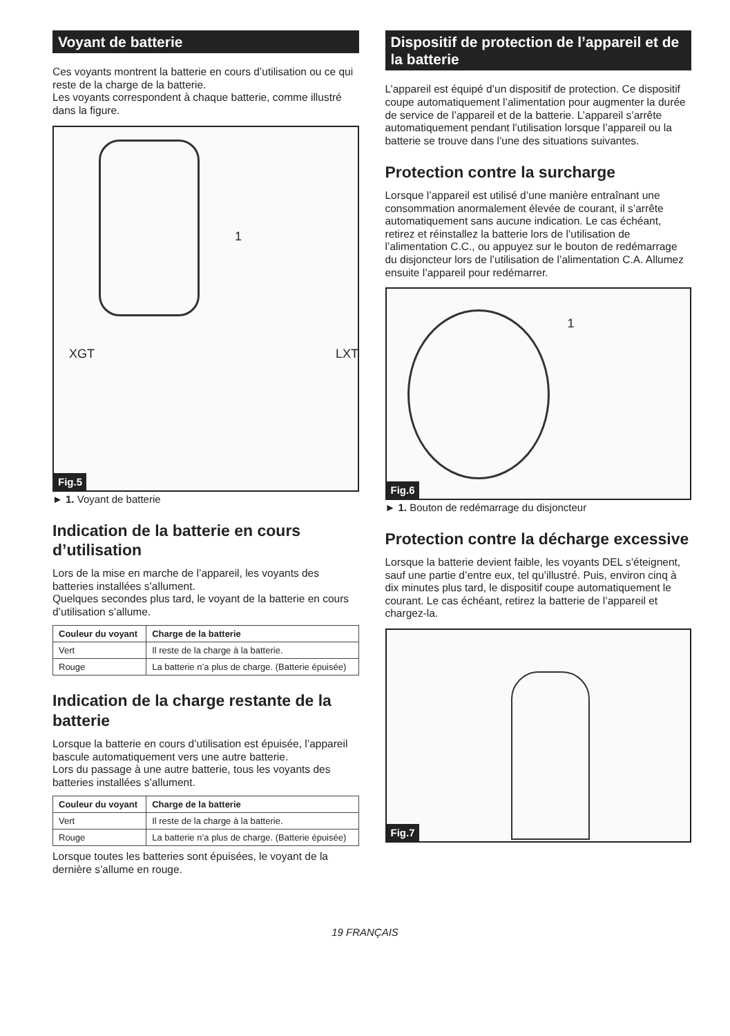Voyant de batterie
Ces voyants montrent la batterie en cours d’utilisation ou ce qui reste de la charge de la batterie.
Les voyants correspondent à chaque batterie, comme illustré dans la figure.
1
XGT LXT
Fig.5
► 1. Voyant de batterie
Indication de la batterie en cours d’utilisation
Lors de la mise en marche de l’appareil, les voyants des batteries installées s’allument.
Quelques secondes plus tard, le voyant de la batterie en cours d’utilisation s’allume.
| Couleur du voyant | Charge de la batterie |
| --- | --- |
| Vert | Il reste de la charge à la batterie. |
| Rouge | La batterie n’a plus de charge. (Batterie épuisée) |
Indication de la charge restante de la batterie
Lorsque la batterie en cours d’utilisation est épuisée, l’appareil bascule automatiquement vers une autre batterie.
Lors du passage à une autre batterie, tous les voyants des batteries installées s’allument.
| Couleur du voyant | Charge de la batterie |
| --- | --- |
| Vert | Il reste de la charge à la batterie. |
| Rouge | La batterie n’a plus de charge. (Batterie épuisée) |
Lorsque toutes les batteries sont épuisées, le voyant de la dernière s’allume en rouge.
Dispositif de protection de l’appareil et de la batterie
L’appareil est équipé d’un dispositif de protection. Ce dispositif coupe automatiquement l’alimentation pour augmenter la durée de service de l’appareil et de la batterie. L’appareil s’arrête automatiquement pendant l’utilisation lorsque l’appareil ou la batterie se trouve dans l’une des situations suivantes.
Protection contre la surcharge
Lorsque l’appareil est utilisé d’une manière entraînant une consommation anormalement élevée de courant, il s’arrête automatiquement sans aucune indication. Le cas échéant, retirez et réinstallez la batterie lors de l’utilisation de l’alimentation C.C., ou appuyez sur le bouton de redémarrage du disjoncteur lors de l’utilisation de l’alimentation C.A. Allumez ensuite l’appareil pour redémarrer.
1
Fig.6
► 1. Bouton de redémarrage du disjoncteur
Protection contre la décharge excessive
Lorsque la batterie devient faible, les voyants DEL s’éteignent, sauf une partie d’entre eux, tel qu’illustré. Puis, environ cinq à dix minutes plus tard, le dispositif coupe automatiquement le courant. Le cas échéant, retirez la batterie de l’appareil et chargez-la.
Fig.7
19 FRANÇAIS